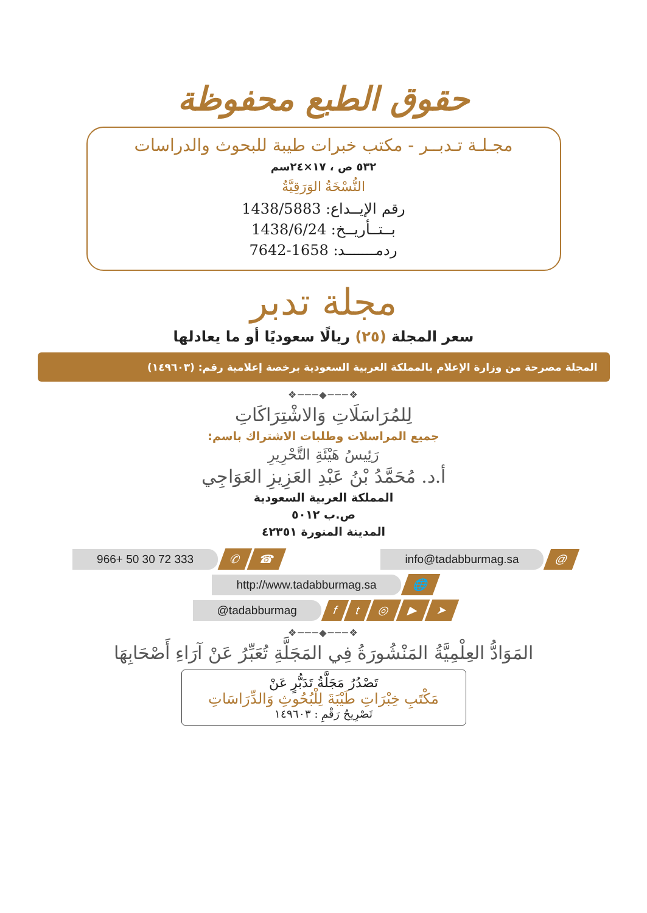حقوق الطبع محفوظة
مجـلـة تـدبــر - مكتب خبرات طيبة للبحوث والدراسات
٥٣٢ ص ، ١٧×٢٤سم
النُّسْخَةُ الوَرَقِيَّةُ
رقم الإيــداع: 1438/5883
بــتــأريــخ: 1438/6/24
ردمـــــــد: 1658-7642
مجلة تدبر
سعر المجلة (٢٥) ريالًا سعوديًا أو ما يعادلها
المجلة مصرحة من وزارة الإعلام بالمملكة العربية السعودية برخصة إعلامية رقم: (١٤٩٦٠٣)
❖───◆───❖
لِلمُرَاسَلَاتِ وَالاشْتِرَاكَاتِ
جميع المراسلات وطلبات الاشتراك باسم:
رَئِيسُ هَيْئَةِ التَّحْرِيرِ
أ.د. مُحَمَّدُ بْنُ عَبْدِ العَزِيزِ العَوَاجِي
المملكة العربية السعودية
ص.ب ٥٠١٢
المدينة المنورة ٤٢٣٥١
966+ 50 30 72 333 ✆ ☎ info@tadabburmag.sa @
http://www.tadabburmag.sa 🌐
@tadabburmag ft ◎ ▶ ➤
❖───◆───❖
المَوَادُّ العِلْمِيَّةُ المَنْشُورَةُ فِي المَجَلَّةِ تُعَبِّرُ عَنْ آرَاءِ أَصْحَابِهَا
تَصْدُرُ مَجَلَّةُ تَدَبُّرٍ عَنْ
مَكْتَبِ خِبْرَاتِ طَيْبَةَ لِلْبُحُوثِ وَالدِّرَاسَاتِ
تَصْرِيحُ رَقْمِ : ١٤٩٦٠٣